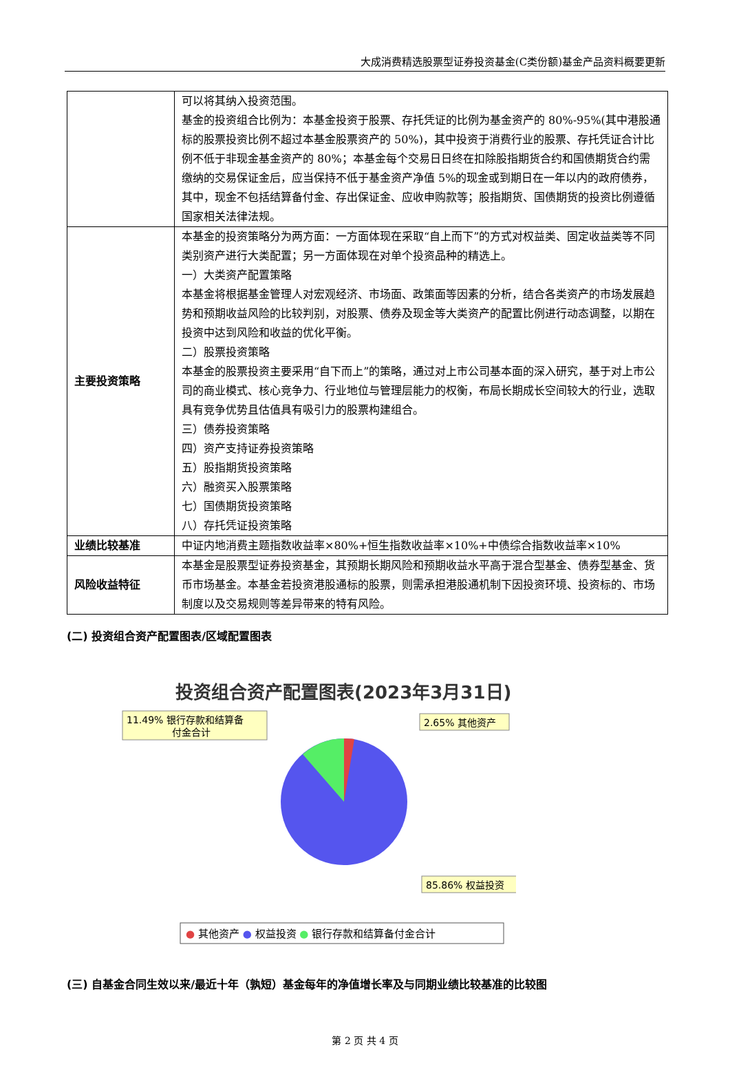大成消费精选股票型证券投资基金(C类份额)基金产品资料概要更新
| | 可以将其纳入投资范围。 基金的投资组合比例为：本基金投资于股票、存托凭证的比例为基金资产的 80%-95%(其中港股通标的股票投资比例不超过本基金股票资产的 50%)，其中投资于消费行业的股票、存托凭证合计比例不低于非现金基金资产的 80%；本基金每个交易日日终在扣除股指期货合约和国债期货合约需缴纳的交易保证金后，应当保持不低于基金资产净值 5%的现金或到期日在一年以内的政府债券，其中，现金不包括结算备付金、存出保证金、应收申购款等；股指期货、国债期货的投资比例遵循国家相关法律法规。 |
| 主要投资策略 | 本基金的投资策略分为两方面：一方面体现在采取“自上而下”的方式对权益类、固定收益类等不同类别资产进行大类配置；另一方面体现在对单个投资品种的精选上。 一）大类资产配置策略 本基金将根据基金管理人对宏观经济、市场面、政策面等因素的分析，结合各类资产的市场发展趋势和预期收益风险的比较判别，对股票、债券及现金等大类资产的配置比例进行动态调整，以期在投资中达到风险和收益的优化平衡。 二）股票投资策略 本基金的股票投资主要采用“自下而上”的策略，通过对上市公司基本面的深入研究，基于对上市公司的商业模式、核心竞争力、行业地位与管理层能力的权衡，布局长期成长空间较大的行业，选取具有竞争优势且估值具有吸引力的股票构建组合。 三）债券投资策略 四）资产支持证券投资策略 五）股指期货投资策略 六）融资买入股票策略 七）国债期货投资策略 八）存托凭证投资策略 |
| 业绩比较基准 | 中证内地消费主题指数收益率×80%+恒生指数收益率×10%+中债综合指数收益率×10% |
| 风险收益特征 | 本基金是股票型证券投资基金，其预期长期风险和预期收益水平高于混合型基金、债券型基金、货币市场基金。本基金若投资港股通标的股票，则需承担港股通机制下因投资环境、投资标的、市场制度以及交易规则等差异带来的特有风险。 |
(二) 投资组合资产配置图表/区域配置图表
投资组合资产配置图表(2023年3月31日)
11.49% 银行存款和结算备
付金合计
2.65% 其他资产
85.86% 权益投资
● 其他资产 ● 权益投资 ● 银行存款和结算备付金合计
(三) 自基金合同生效以来/最近十年（孰短）基金每年的净值增长率及与同期业绩比较基准的比较图
第 2 页 共 4 页